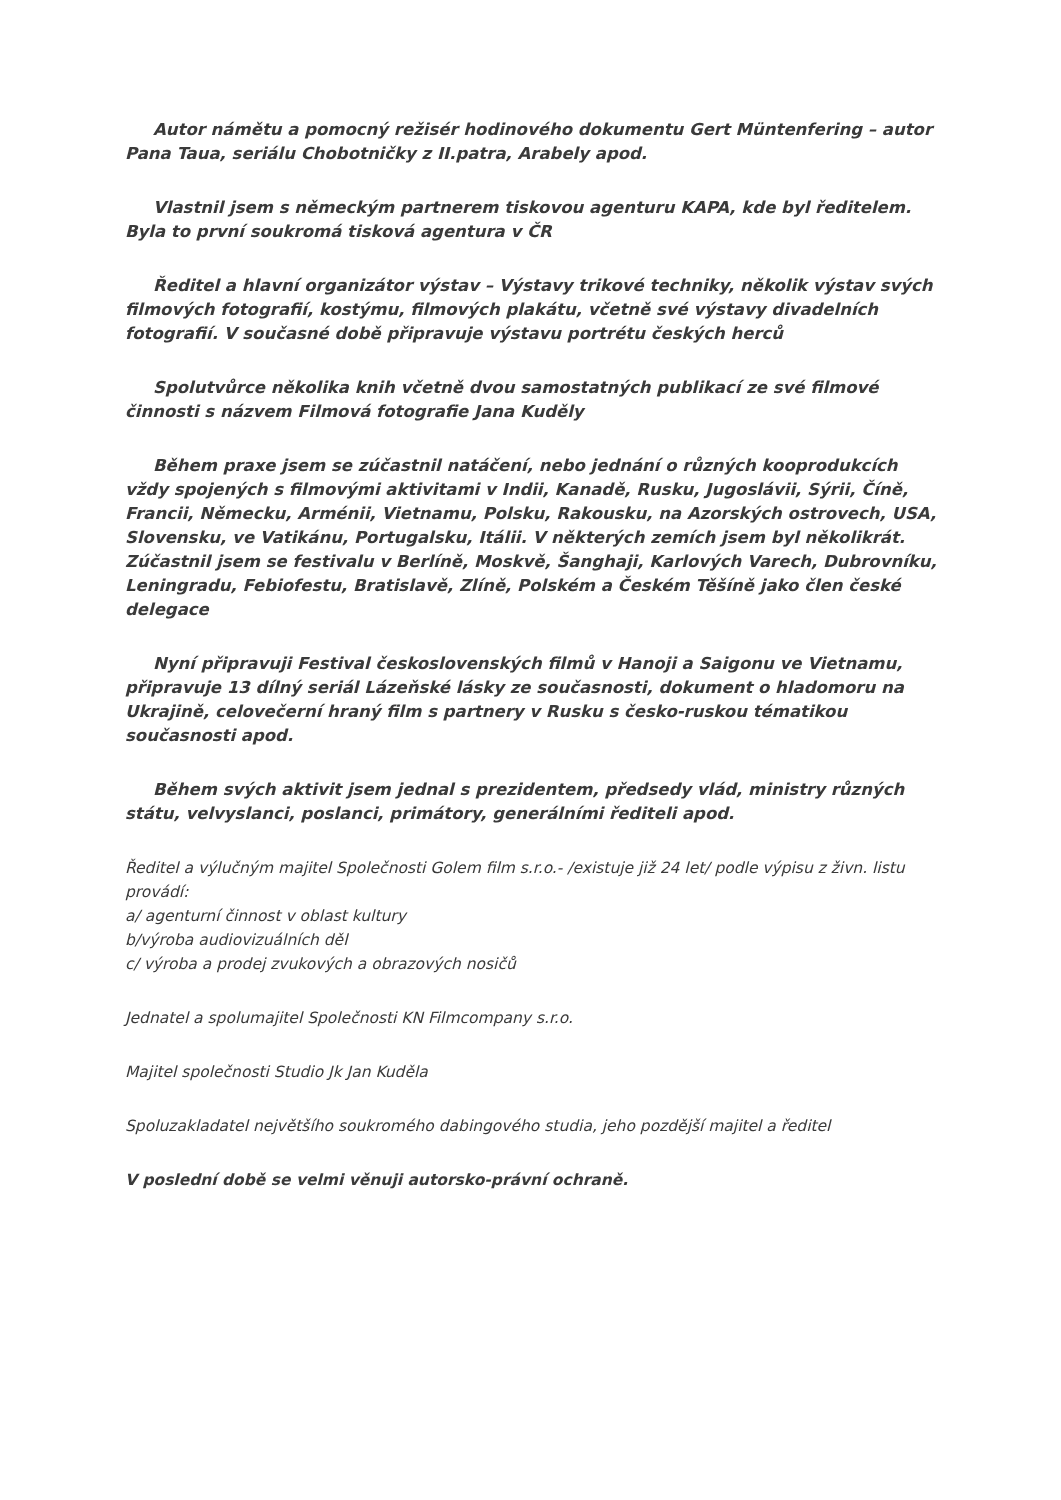Autor námětu a pomocný režisér hodinového dokumentu Gert Müntenfering – autor Pana Taua, seriálu Chobotničky z II.patra, Arabely apod.
Vlastnil jsem s německým partnerem tiskovou agenturu KAPA, kde byl ředitelem. Byla to první soukromá tisková agentura v ČR
Ředitel a hlavní organizátor výstav – Výstavy trikové techniky, několik výstav svých filmových fotografií, kostýmu, filmových plakátu, včetně své výstavy divadelních fotografií. V současné době připravuje výstavu portrétu českých herců
Spolutvůrce několika knih včetně dvou samostatných publikací ze své filmové činnosti s názvem Filmová fotografie Jana Kuděly
Během praxe jsem se zúčastnil natáčení, nebo jednání o různých kooprodukcích vždy spojených s filmovými aktivitami v Indii, Kanadě, Rusku, Jugoslávii, Sýrii, Číně, Francii, Německu, Arménii, Vietnamu, Polsku, Rakousku, na Azorských ostrovech, USA, Slovensku, ve Vatikánu, Portugalsku, Itálii. V některých zemích jsem byl několikrát. Zúčastnil jsem se festivalu v Berlíně, Moskvě, Šanghaji, Karlových Varech, Dubrovníku, Leningradu, Febiofestu, Bratislavě, Zlíně, Polském a Českém Těšíně jako člen české delegace
Nyní připravuji Festival československých filmů v Hanoji a Saigonu ve Vietnamu, připravuje 13 dílný seriál Lázeňské lásky ze současnosti, dokument o hladomoru na Ukrajině, celovečerní hraný film s partnery v Rusku s česko-ruskou tématikou současnosti apod.
Během svých aktivit jsem jednal s prezidentem, předsedy vlád, ministry různých státu, velvyslanci, poslanci, primátory, generálními řediteli apod.
Ředitel a výlučným majitel Společnosti Golem film s.r.o.- /existuje již 24 let/ podle výpisu z živn. listu provádí:
a/ agenturní činnost v oblast kultury
b/výroba audiovizuálních děl
c/ výroba a prodej zvukových a obrazových nosičů
Jednatel a spolumajitel Společnosti KN Filmcompany s.r.o.
Majitel společnosti Studio Jk Jan Kuděla
Spoluzakladatel největšího soukromého dabingového studia, jeho pozdější majitel a ředitel
V poslední době se velmi věnuji autorsko-právní ochraně.